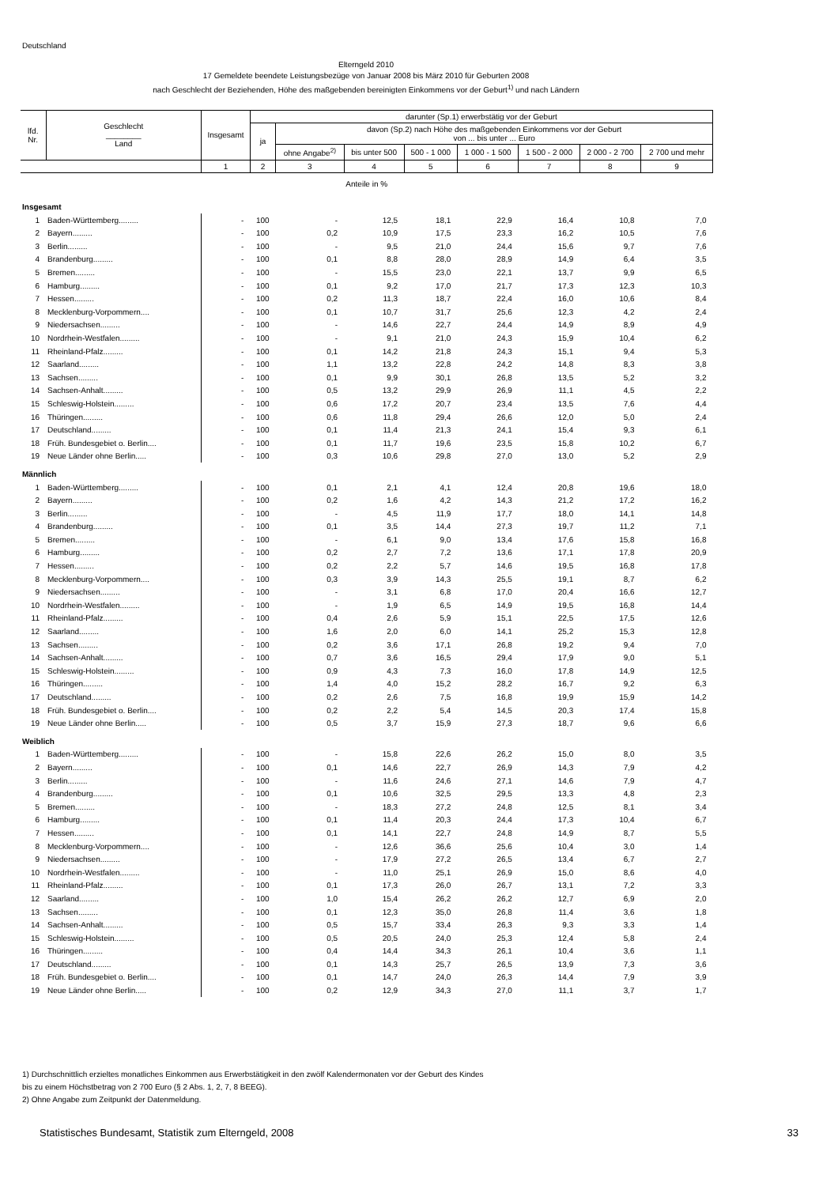Deutschland
Elterngeld 2010
17 Gemeldete beendete Leistungsbezüge von Januar 2008 bis März 2010 für Geburten 2008
nach Geschlecht der Beziehenden, Höhe des maßgebenden bereinigten Einkommens vor der Geburt<sup>1)</sup> und nach Ländern
| lfd. Nr. | Geschlecht ________ Land | Insgesamt | darunter (Sp.1) erwerbstätig vor der Geburt | | | | | | | |
| --- | --- | --- | --- | --- | --- | --- | --- | --- | --- | --- |
| | | | ja | davon (Sp.2) nach Höhe des maßgebenden Einkommens vor der Geburt von ... bis unter ... Euro | | | | | | |
| | | | | ohne Angabe<sup>2)</sup> | bis unter 500 | 500 - 1 000 | 1 000 - 1 500 | 1 500 - 2 000 | 2 000 - 2 700 | 2 700 und mehr |
| | | 1 | 2 | 3 | 4 | 5 | 6 | 7 | 8 | 9 |
| Anteile in % | | | | | | | | | | |
| Insgesamt | | | | | | | | | | |
| 1 | Baden-Württemberg......... | - | 100 | - | 12,5 | 18,1 | 22,9 | 16,4 | 10,8 | 7,0 |
| 2 | Bayern......... | - | 100 | 0,2 | 10,9 | 17,5 | 23,3 | 16,2 | 10,5 | 7,6 |
| 3 | Berlin......... | - | 100 | - | 9,5 | 21,0 | 24,4 | 15,6 | 9,7 | 7,6 |
| 4 | Brandenburg......... | - | 100 | 0,1 | 8,8 | 28,0 | 28,9 | 14,9 | 6,4 | 3,5 |
| 5 | Bremen......... | - | 100 | - | 15,5 | 23,0 | 22,1 | 13,7 | 9,9 | 6,5 |
| 6 | Hamburg......... | - | 100 | 0,1 | 9,2 | 17,0 | 21,7 | 17,3 | 12,3 | 10,3 |
| 7 | Hessen......... | - | 100 | 0,2 | 11,3 | 18,7 | 22,4 | 16,0 | 10,6 | 8,4 |
| 8 | Mecklenburg-Vorpommern.... | - | 100 | 0,1 | 10,7 | 31,7 | 25,6 | 12,3 | 4,2 | 2,4 |
| 9 | Niedersachsen......... | - | 100 | - | 14,6 | 22,7 | 24,4 | 14,9 | 8,9 | 4,9 |
| 10 | Nordrhein-Westfalen......... | - | 100 | - | 9,1 | 21,0 | 24,3 | 15,9 | 10,4 | 6,2 |
| 11 | Rheinland-Pfalz......... | - | 100 | 0,1 | 14,2 | 21,8 | 24,3 | 15,1 | 9,4 | 5,3 |
| 12 | Saarland......... | - | 100 | 1,1 | 13,2 | 22,8 | 24,2 | 14,8 | 8,3 | 3,8 |
| 13 | Sachsen......... | - | 100 | 0,1 | 9,9 | 30,1 | 26,8 | 13,5 | 5,2 | 3,2 |
| 14 | Sachsen-Anhalt......... | - | 100 | 0,5 | 13,2 | 29,9 | 26,9 | 11,1 | 4,5 | 2,2 |
| 15 | Schleswig-Holstein......... | - | 100 | 0,6 | 17,2 | 20,7 | 23,4 | 13,5 | 7,6 | 4,4 |
| 16 | Thüringen......... | - | 100 | 0,6 | 11,8 | 29,4 | 26,6 | 12,0 | 5,0 | 2,4 |
| 17 | Deutschland......... | - | 100 | 0,1 | 11,4 | 21,3 | 24,1 | 15,4 | 9,3 | 6,1 |
| 18 | Früh. Bundesgebiet o. Berlin.... | - | 100 | 0,1 | 11,7 | 19,6 | 23,5 | 15,8 | 10,2 | 6,7 |
| 19 | Neue Länder ohne Berlin..... | - | 100 | 0,3 | 10,6 | 29,8 | 27,0 | 13,0 | 5,2 | 2,9 |
| Männlich | | | | | | | | | | |
| 1 | Baden-Württemberg......... | - | 100 | 0,1 | 2,1 | 4,1 | 12,4 | 20,8 | 19,6 | 18,0 |
| 2 | Bayern......... | - | 100 | 0,2 | 1,6 | 4,2 | 14,3 | 21,2 | 17,2 | 16,2 |
| 3 | Berlin......... | - | 100 | - | 4,5 | 11,9 | 17,7 | 18,0 | 14,1 | 14,8 |
| 4 | Brandenburg......... | - | 100 | 0,1 | 3,5 | 14,4 | 27,3 | 19,7 | 11,2 | 7,1 |
| 5 | Bremen......... | - | 100 | - | 6,1 | 9,0 | 13,4 | 17,6 | 15,8 | 16,8 |
| 6 | Hamburg......... | - | 100 | 0,2 | 2,7 | 7,2 | 13,6 | 17,1 | 17,8 | 20,9 |
| 7 | Hessen......... | - | 100 | 0,2 | 2,2 | 5,7 | 14,6 | 19,5 | 16,8 | 17,8 |
| 8 | Mecklenburg-Vorpommern.... | - | 100 | 0,3 | 3,9 | 14,3 | 25,5 | 19,1 | 8,7 | 6,2 |
| 9 | Niedersachsen......... | - | 100 | - | 3,1 | 6,8 | 17,0 | 20,4 | 16,6 | 12,7 |
| 10 | Nordrhein-Westfalen......... | - | 100 | - | 1,9 | 6,5 | 14,9 | 19,5 | 16,8 | 14,4 |
| 11 | Rheinland-Pfalz......... | - | 100 | 0,4 | 2,6 | 5,9 | 15,1 | 22,5 | 17,5 | 12,6 |
| 12 | Saarland......... | - | 100 | 1,6 | 2,0 | 6,0 | 14,1 | 25,2 | 15,3 | 12,8 |
| 13 | Sachsen......... | - | 100 | 0,2 | 3,6 | 17,1 | 26,8 | 19,2 | 9,4 | 7,0 |
| 14 | Sachsen-Anhalt......... | - | 100 | 0,7 | 3,6 | 16,5 | 29,4 | 17,9 | 9,0 | 5,1 |
| 15 | Schleswig-Holstein......... | - | 100 | 0,9 | 4,3 | 7,3 | 16,0 | 17,8 | 14,9 | 12,5 |
| 16 | Thüringen......... | - | 100 | 1,4 | 4,0 | 15,2 | 28,2 | 16,7 | 9,2 | 6,3 |
| 17 | Deutschland......... | - | 100 | 0,2 | 2,6 | 7,5 | 16,8 | 19,9 | 15,9 | 14,2 |
| 18 | Früh. Bundesgebiet o. Berlin.... | - | 100 | 0,2 | 2,2 | 5,4 | 14,5 | 20,3 | 17,4 | 15,8 |
| 19 | Neue Länder ohne Berlin..... | - | 100 | 0,5 | 3,7 | 15,9 | 27,3 | 18,7 | 9,6 | 6,6 |
| Weiblich | | | | | | | | | | |
| 1 | Baden-Württemberg......... | - | 100 | - | 15,8 | 22,6 | 26,2 | 15,0 | 8,0 | 3,5 |
| 2 | Bayern......... | - | 100 | 0,1 | 14,6 | 22,7 | 26,9 | 14,3 | 7,9 | 4,2 |
| 3 | Berlin......... | - | 100 | - | 11,6 | 24,6 | 27,1 | 14,6 | 7,9 | 4,7 |
| 4 | Brandenburg......... | - | 100 | 0,1 | 10,6 | 32,5 | 29,5 | 13,3 | 4,8 | 2,3 |
| 5 | Bremen......... | - | 100 | - | 18,3 | 27,2 | 24,8 | 12,5 | 8,1 | 3,4 |
| 6 | Hamburg......... | - | 100 | 0,1 | 11,4 | 20,3 | 24,4 | 17,3 | 10,4 | 6,7 |
| 7 | Hessen......... | - | 100 | 0,1 | 14,1 | 22,7 | 24,8 | 14,9 | 8,7 | 5,5 |
| 8 | Mecklenburg-Vorpommern.... | - | 100 | - | 12,6 | 36,6 | 25,6 | 10,4 | 3,0 | 1,4 |
| 9 | Niedersachsen......... | - | 100 | - | 17,9 | 27,2 | 26,5 | 13,4 | 6,7 | 2,7 |
| 10 | Nordrhein-Westfalen......... | - | 100 | - | 11,0 | 25,1 | 26,9 | 15,0 | 8,6 | 4,0 |
| 11 | Rheinland-Pfalz......... | - | 100 | 0,1 | 17,3 | 26,0 | 26,7 | 13,1 | 7,2 | 3,3 |
| 12 | Saarland......... | - | 100 | 1,0 | 15,4 | 26,2 | 26,2 | 12,7 | 6,9 | 2,0 |
| 13 | Sachsen......... | - | 100 | 0,1 | 12,3 | 35,0 | 26,8 | 11,4 | 3,6 | 1,8 |
| 14 | Sachsen-Anhalt......... | - | 100 | 0,5 | 15,7 | 33,4 | 26,3 | 9,3 | 3,3 | 1,4 |
| 15 | Schleswig-Holstein......... | - | 100 | 0,5 | 20,5 | 24,0 | 25,3 | 12,4 | 5,8 | 2,4 |
| 16 | Thüringen......... | - | 100 | 0,4 | 14,4 | 34,3 | 26,1 | 10,4 | 3,6 | 1,1 |
| 17 | Deutschland......... | - | 100 | 0,1 | 14,3 | 25,7 | 26,5 | 13,9 | 7,3 | 3,6 |
| 18 | Früh. Bundesgebiet o. Berlin.... | - | 100 | 0,1 | 14,7 | 24,0 | 26,3 | 14,4 | 7,9 | 3,9 |
| 19 | Neue Länder ohne Berlin..... | - | 100 | 0,2 | 12,9 | 34,3 | 27,0 | 11,1 | 3,7 | 1,7 |
1) Durchschnittlich erzieltes monatliches Einkommen aus Erwerbstätigkeit in den zwölf Kalendermonaten vor der Geburt des Kindes
bis zu einem Höchstbetrag von 2 700 Euro (§ 2 Abs. 1, 2, 7, 8 BEEG).
2) Ohne Angabe zum Zeitpunkt der Datenmeldung.
Statistisches Bundesamt, Statistik zum Elterngeld, 2008 33